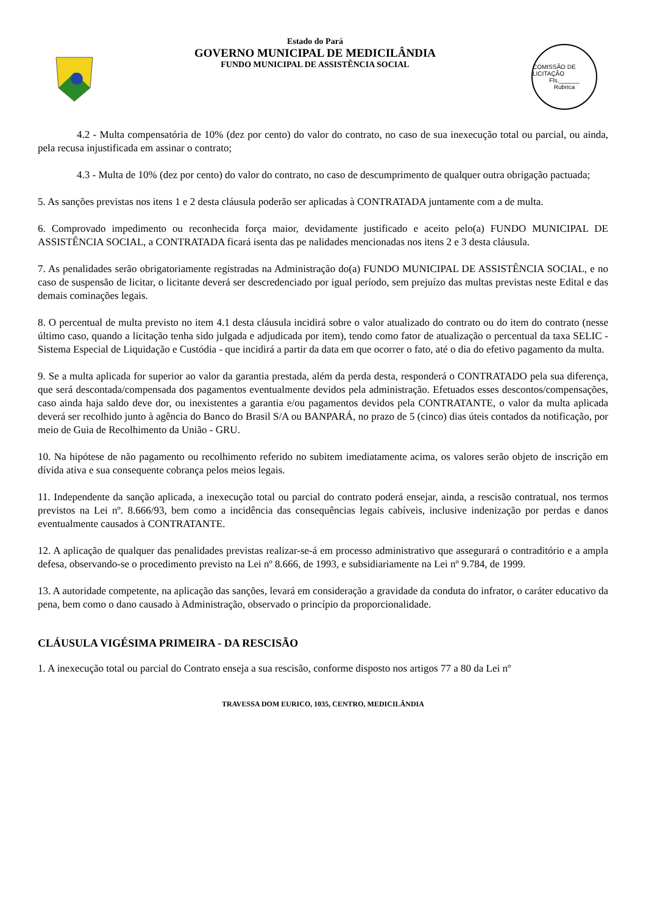Estado do Pará
GOVERNO MUNICIPAL DE MEDICILÂNDIA
FUNDO MUNICIPAL DE ASSISTÊNCIA SOCIAL
COMISSÃO DE LICITAÇÃO
Fls.______
Rubrica
4.2 - Multa compensatória de 10% (dez por cento) do valor do contrato, no caso de sua inexecução total ou parcial, ou ainda, pela recusa injustificada em assinar o contrato;
4.3 - Multa de 10% (dez por cento) do valor do contrato, no caso de descumprimento de qualquer outra obrigação pactuada;
5. As sanções previstas nos itens 1 e 2 desta cláusula poderão ser aplicadas à CONTRATADA juntamente com a de multa.
6. Comprovado impedimento ou reconhecida força maior, devidamente justificado e aceito pelo(a) FUNDO MUNICIPAL DE ASSISTÊNCIA SOCIAL, a CONTRATADA ficará isenta das pe nalidades mencionadas nos itens 2 e 3 desta cláusula.
7. As penalidades serão obrigatoriamente registradas na Administração do(a) FUNDO MUNICIPAL DE ASSISTÊNCIA SOCIAL, e no caso de suspensão de licitar, o licitante deverá ser descredenciado por igual período, sem prejuízo das multas previstas neste Edital e das demais cominações legais.
8. O percentual de multa previsto no item 4.1 desta cláusula incidirá sobre o valor atualizado do contrato ou do item do contrato (nesse último caso, quando a licitação tenha sido julgada e adjudicada por item), tendo como fator de atualização o percentual da taxa SELIC - Sistema Especial de Liquidação e Custódia - que incidirá a partir da data em que ocorrer o fato, até o dia do efetivo pagamento da multa.
9. Se a multa aplicada for superior ao valor da garantia prestada, além da perda desta, responderá o CONTRATADO pela sua diferença, que será descontada/compensada dos pagamentos eventualmente devidos pela administração. Efetuados esses descontos/compensações, caso ainda haja saldo deve dor, ou inexistentes a garantia e/ou pagamentos devidos pela CONTRATANTE, o valor da multa aplicada deverá ser recolhido junto à agência do Banco do Brasil S/A ou BANPARÁ, no prazo de 5 (cinco) dias úteis contados da notificação, por meio de Guia de Recolhimento da União - GRU.
10. Na hipótese de não pagamento ou recolhimento referido no subitem imediatamente acima, os valores serão objeto de inscrição em dívida ativa e sua consequente cobrança pelos meios legais.
11. Independente da sanção aplicada, a inexecução total ou parcial do contrato poderá ensejar, ainda, a rescisão contratual, nos termos previstos na Lei nº. 8.666/93, bem como a incidência das consequências legais cabíveis, inclusive indenização por perdas e danos eventualmente causados à CONTRATANTE.
12. A aplicação de qualquer das penalidades previstas realizar-se-á em processo administrativo que assegurará o contraditório e a ampla defesa, observando-se o procedimento previsto na Lei nº 8.666, de 1993, e subsidiariamente na Lei nº 9.784, de 1999.
13. A autoridade competente, na aplicação das sanções, levará em consideração a gravidade da conduta do infrator, o caráter educativo da pena, bem como o dano causado à Administração, observado o princípio da proporcionalidade.
CLÁUSULA VIGÉSIMA PRIMEIRA - DA RESCISÃO
1. A inexecução total ou parcial do Contrato enseja a sua rescisão, conforme disposto nos artigos 77 a 80 da Lei nº
TRAVESSA DOM EURICO, 1035, CENTRO, MEDICILÂNDIA